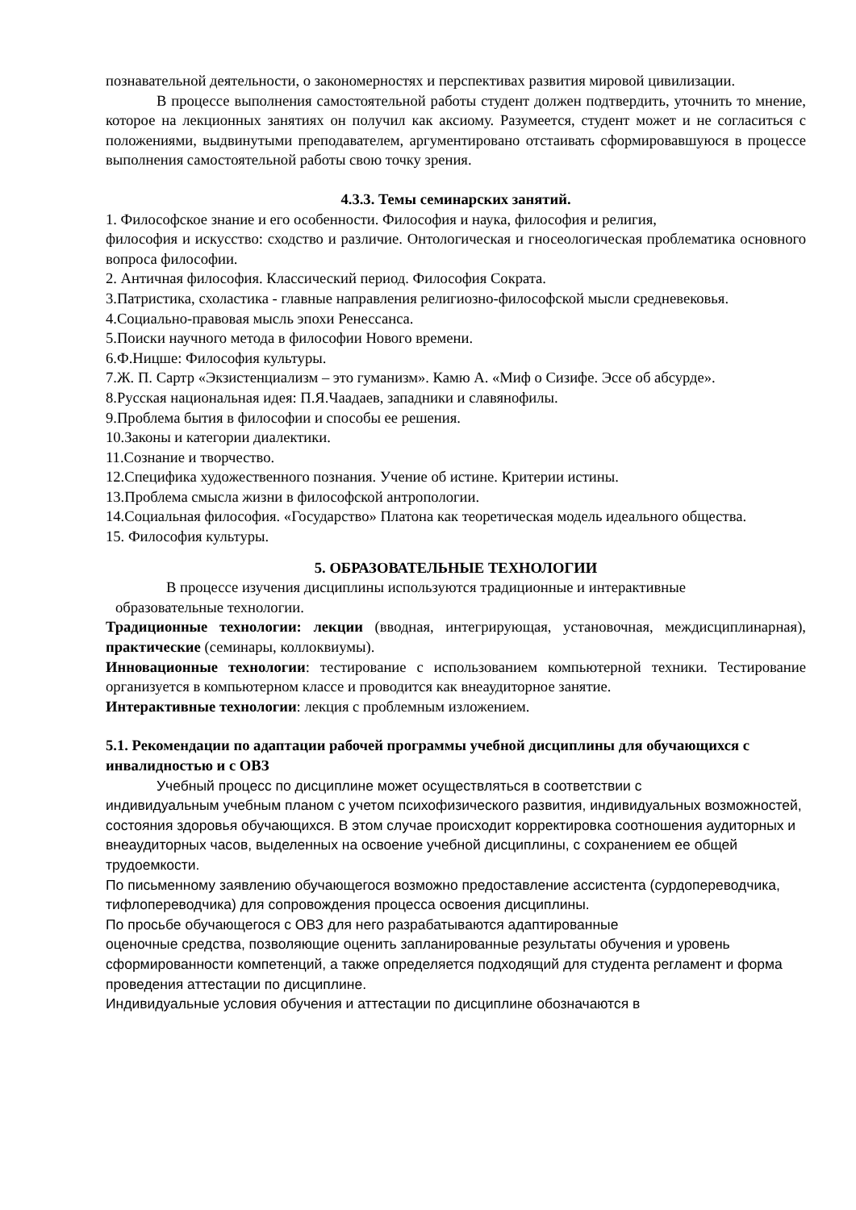познавательной деятельности, о закономерностях и перспективах развития мировой цивилизации.
В процессе выполнения самостоятельной работы студент должен подтвердить, уточнить то мнение, которое на лекционных занятиях он получил как аксиому. Разумеется, студент может и не согласиться с положениями, выдвинутыми преподавателем, аргументировано отстаивать сформировавшуюся в процессе выполнения самостоятельной работы свою точку зрения.
4.3.3. Темы семинарских занятий.
1. Философское знание и его особенности. Философия и наука, философия и религия,
философия и искусство: сходство и различие. Онтологическая и гносеологическая проблематика основного вопроса философии.
2. Античная философия. Классический период. Философия Сократа.
3.Патристика, схоластика - главные направления религиозно-философской мысли средневековья.
4.Социально-правовая мысль эпохи Ренессанса.
5.Поиски научного метода в философии Нового времени.
6.Ф.Ницше: Философия культуры.
7.Ж. П. Сартр «Экзистенциализм – это гуманизм». Камю А. «Миф о Сизифе. Эссе об абсурде».
8.Русская национальная идея: П.Я.Чаадаев, западники и славянофилы.
9.Проблема бытия в философии и способы ее решения.
10.Законы и категории диалектики.
11.Сознание и творчество.
12.Специфика художественного познания. Учение об истине. Критерии истины.
13.Проблема смысла жизни в философской антропологии.
14.Социальная философия. «Государство» Платона как теоретическая модель идеального общества.
15. Философия культуры.
5. ОБРАЗОВАТЕЛЬНЫЕ ТЕХНОЛОГИИ
В процессе изучения дисциплины используются традиционные и интерактивные
образовательные технологии.
Традиционные технологии: лекции (вводная, интегрирующая, установочная, междисциплинарная), практические (семинары, коллоквиумы).
Инновационные технологии: тестирование с использованием компьютерной техники. Тестирование организуется в компьютерном классе и проводится как внеаудиторное занятие.
Интерактивные технологии: лекция с проблемным изложением.
5.1. Рекомендации по адаптации рабочей программы учебной дисциплины для обучающихся с инвалидностью и с ОВЗ
Учебный процесс по дисциплине может осуществляться в соответствии с
индивидуальным учебным планом с учетом психофизического развития, индивидуальных возможностей, состояния здоровья обучающихся. В этом случае происходит корректировка соотношения аудиторных и внеаудиторных часов, выделенных на освоение учебной дисциплины, с сохранением ее общей трудоемкости.
По письменному заявлению обучающегося возможно предоставление ассистента (сурдопереводчика, тифлопереводчика) для сопровождения процесса освоения дисциплины.
По просьбе обучающегося с ОВЗ для него разрабатываются адаптированные
оценочные средства, позволяющие оценить запланированные результаты обучения и уровень сформированности компетенций, а также определяется подходящий для студента регламент и форма проведения аттестации по дисциплине.
Индивидуальные условия обучения и аттестации по дисциплине обозначаются в